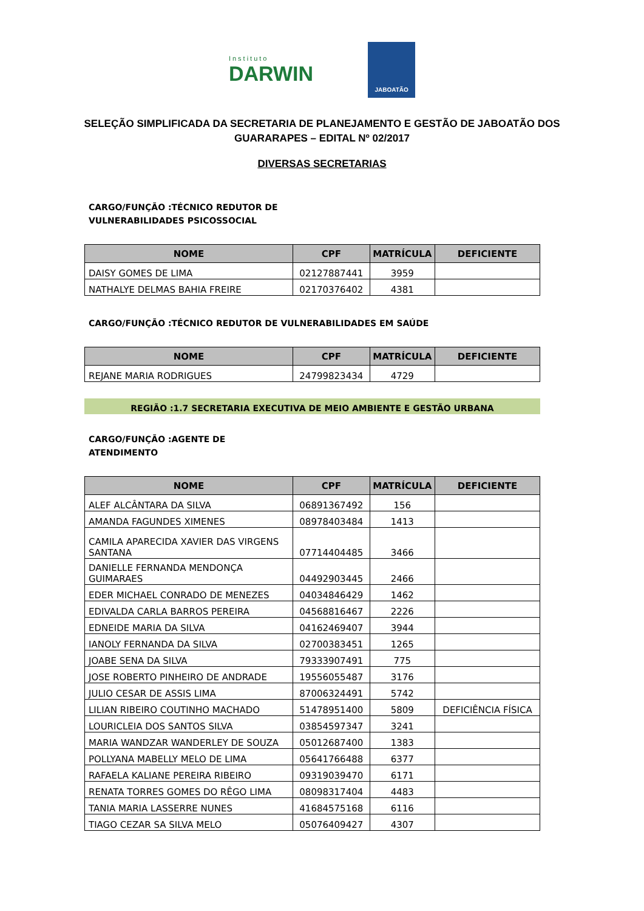Instituto
DARWIN
JABOATÃO
SELEÇÃO SIMPLIFICADA DA SECRETARIA DE PLANEJAMENTO E GESTÃO DE JABOATÃO DOS GUARARAPES – EDITAL Nº 02/2017
DIVERSAS SECRETARIAS
CARGO/FUNÇÃO :TÉCNICO REDUTOR DE VULNERABILIDADES PSICOSSOCIAL
| NOME | CPF | MATRÍCULA | DEFICIENTE |
| --- | --- | --- | --- |
| DAISY GOMES DE LIMA | 02127887441 | 3959 | |
| NATHALYE DELMAS BAHIA FREIRE | 02170376402 | 4381 | |
CARGO/FUNÇÃO :TÉCNICO REDUTOR DE VULNERABILIDADES EM SAÚDE
| NOME | CPF | MATRÍCULA | DEFICIENTE |
| --- | --- | --- | --- |
| REJANE MARIA RODRIGUES | 24799823434 | 4729 | |
REGIÃO :1.7 SECRETARIA EXECUTIVA DE MEIO AMBIENTE E GESTÃO URBANA
CARGO/FUNÇÃO :AGENTE DE ATENDIMENTO
| NOME | CPF | MATRÍCULA | DEFICIENTE |
| --- | --- | --- | --- |
| ALEF ALCÂNTARA DA SILVA | 06891367492 | 156 | |
| AMANDA FAGUNDES XIMENES | 08978403484 | 1413 | |
| CAMILA APARECIDA XAVIER DAS VIRGENS SANTANA | 07714404485 | 3466 | |
| DANIELLE FERNANDA MENDONÇA GUIMARAES | 04492903445 | 2466 | |
| EDER MICHAEL CONRADO DE MENEZES | 04034846429 | 1462 | |
| EDIVALDA CARLA BARROS PEREIRA | 04568816467 | 2226 | |
| EDNEIDE MARIA DA SILVA | 04162469407 | 3944 | |
| IANOLY FERNANDA DA SILVA | 02700383451 | 1265 | |
| JOABE SENA DA SILVA | 79333907491 | 775 | |
| JOSE ROBERTO PINHEIRO DE ANDRADE | 19556055487 | 3176 | |
| JULIO CESAR DE ASSIS LIMA | 87006324491 | 5742 | |
| LILIAN RIBEIRO COUTINHO MACHADO | 51478951400 | 5809 | DEFICIÊNCIA FÍSICA |
| LOURICLEIA DOS SANTOS SILVA | 03854597347 | 3241 | |
| MARIA WANDZAR WANDERLEY DE SOUZA | 05012687400 | 1383 | |
| POLLYANA MABELLY MELO DE LIMA | 05641766488 | 6377 | |
| RAFAELA KALIANE PEREIRA RIBEIRO | 09319039470 | 6171 | |
| RENATA TORRES GOMES DO RÊGO LIMA | 08098317404 | 4483 | |
| TANIA MARIA LASSERRE NUNES | 41684575168 | 6116 | |
| TIAGO CEZAR SA SILVA MELO | 05076409427 | 4307 | |